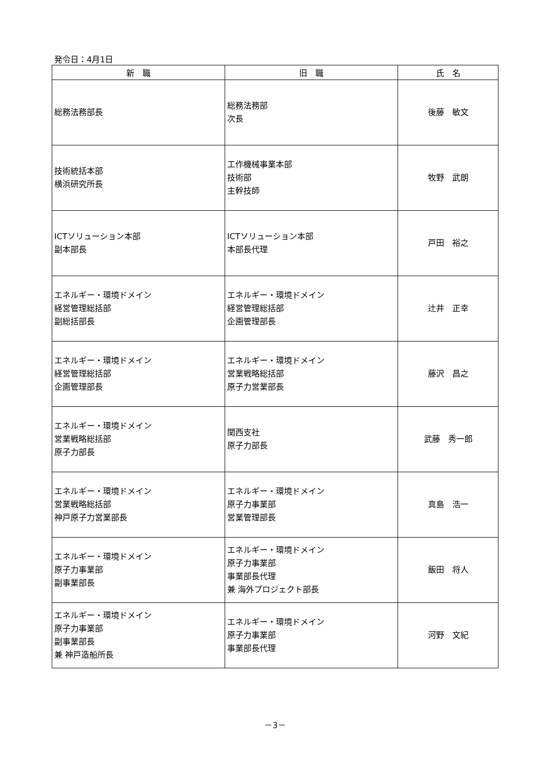発令日：4月1日
| 新 職 | 旧 職 | 氏 名 |
| --- | --- | --- |
| 総務法務部長 | 総務法務部 次長 | 後藤 敏文 |
| 技術統括本部 横浜研究所長 | 工作機械事業本部 技術部 主幹技師 | 牧野 武朗 |
| ICTソリューション本部 副本部長 | ICTソリューション本部 本部長代理 | 戸田 裕之 |
| エネルギー・環境ドメイン 経営管理総括部 副総括部長 | エネルギー・環境ドメイン 経営管理総括部 企画管理部長 | 辻井 正幸 |
| エネルギー・環境ドメイン 経営管理総括部 企画管理部長 | エネルギー・環境ドメイン 営業戦略総括部 原子力営業部長 | 藤沢 昌之 |
| エネルギー・環境ドメイン 営業戦略総括部 原子力部長 | 関西支社 原子力部長 | 武藤 秀一郎 |
| エネルギー・環境ドメイン 営業戦略総括部 神戸原子力営業部長 | エネルギー・環境ドメイン 原子力事業部 営業管理部長 | 真島 浩一 |
| エネルギー・環境ドメイン 原子力事業部 副事業部長 | エネルギー・環境ドメイン 原子力事業部 事業部長代理 兼 海外プロジェクト部長 | 飯田 将人 |
| エネルギー・環境ドメイン 原子力事業部 副事業部長 兼 神戸造船所長 | エネルギー・環境ドメイン 原子力事業部 事業部長代理 | 河野 文紀 |
－3－